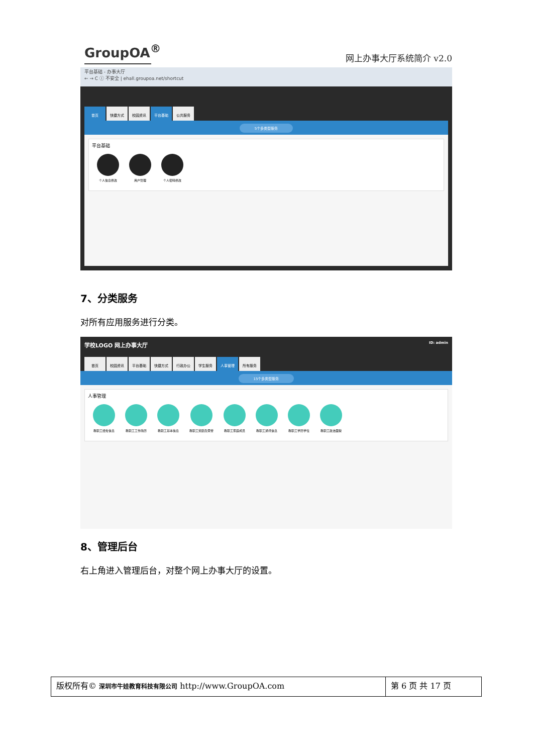GroupOA<sup>®</sup> 网上办事大厅系统简介 v2.0
平台基础 - 办事大厅
← → C ⓘ 不安全 | ehall.groupoa.net/shortcut
首页 快捷方式 校园资讯 平台基础 公共服务
5个多类型服务
平台基础
个人信息修改 用户管理 个人密码修改
7、分类服务
对所有应用服务进行分类。
学校LOGO 网上办事大厅 ID: admin
首页 校园资讯 平台基础 快捷方式 行政办公 学生服务 人事管理 所有服务
15个多类型服务
人事管理
教职工经处信息 教职工工作简历 教职工基本信息 教职工奖励及荣誉 教职工家庭成员 教职工通讯信息 教职工学历学位 教职工政治面貌
8、管理后台
右上角进入管理后台，对整个网上办事大厅的设置。
版权所有© 深圳市牛娃教育科技有限公司 http://www.GroupOA.com
第 6 页 共 17 页